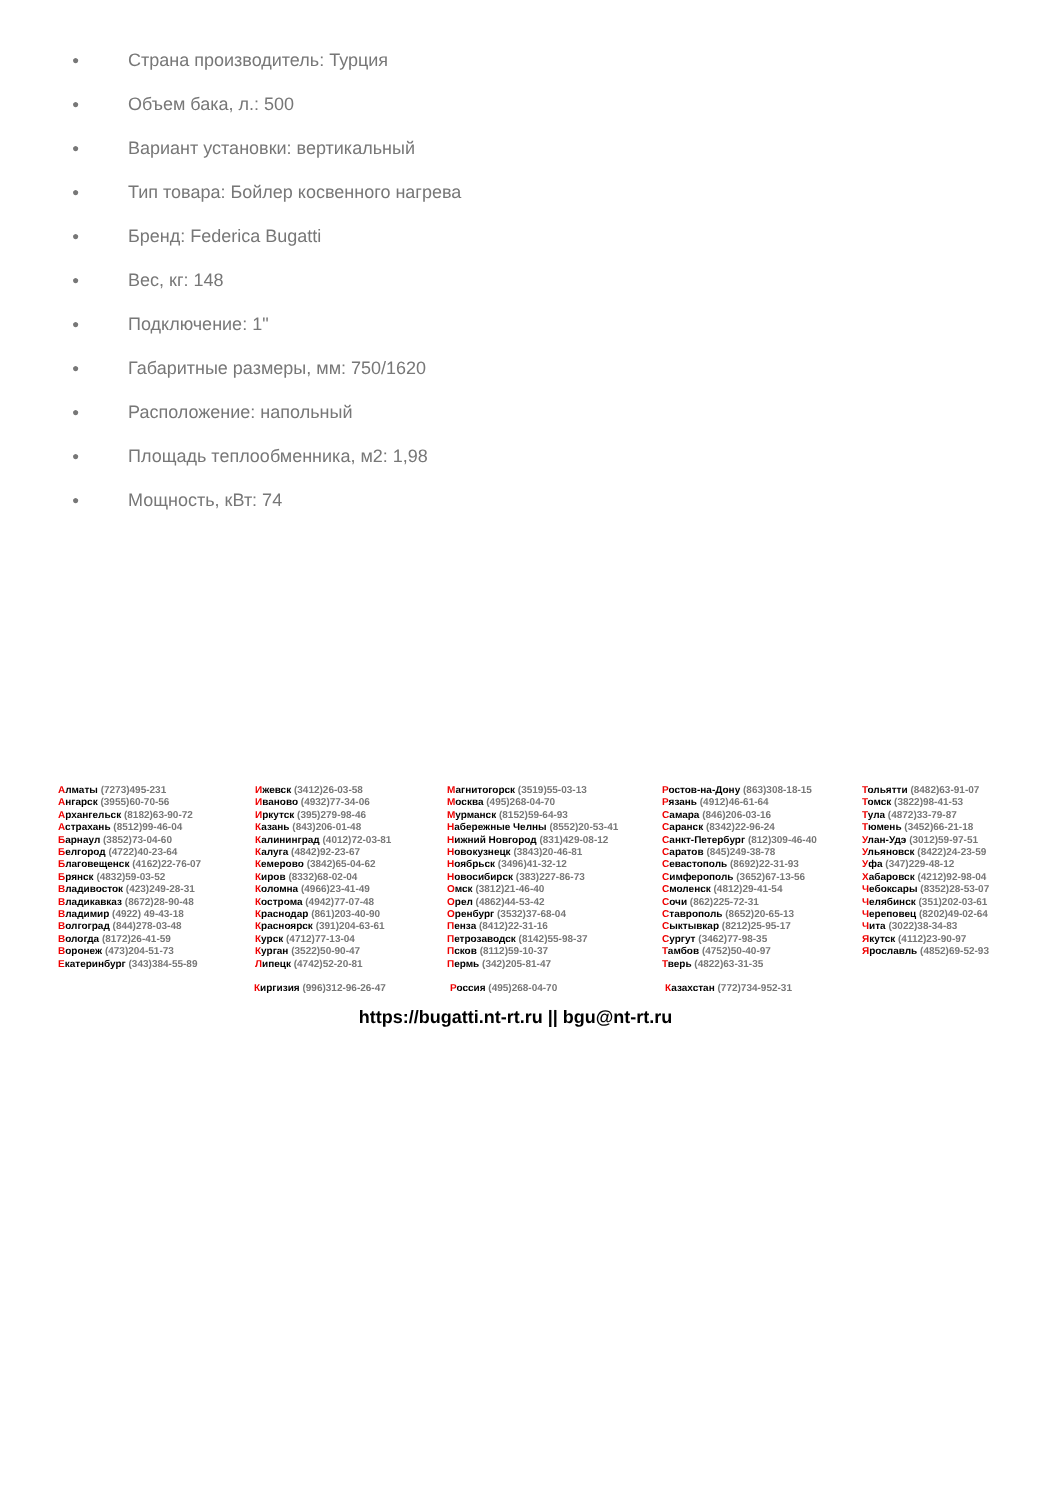● Страна производитель: Турция
● Объем бака, л.: 500
● Вариант установки: вертикальный
● Тип товара: Бойлер косвенного нагрева
● Бренд: Federica Bugatti
● Вес, кг: 148
● Подключение: 1"
● Габаритные размеры, мм: 750/1620
● Расположение: напольный
● Площадь теплообменника, м2: 1,98
● Мощность, кВт: 74
Алматы (7273)495-231
Ангарск (3955)60-70-56
Архангельск (8182)63-90-72
Астрахань (8512)99-46-04
Барнаул (3852)73-04-60
Белгород (4722)40-23-64
Благовещенск (4162)22-76-07
Брянск (4832)59-03-52
Владивосток (423)249-28-31
Владикавказ (8672)28-90-48
Владимир (4922) 49-43-18
Волгоград (844)278-03-48
Вологда (8172)26-41-59
Воронеж (473)204-51-73
Екатеринбург (343)384-55-89
Ижевск (3412)26-03-58
Иваново (4932)77-34-06
Иркутск (395)279-98-46
Казань (843)206-01-48
Калининград (4012)72-03-81
Калуга (4842)92-23-67
Кемерово (3842)65-04-62
Киров (8332)68-02-04
Коломна (4966)23-41-49
Кострома (4942)77-07-48
Краснодар (861)203-40-90
Красноярск (391)204-63-61
Курск (4712)77-13-04
Курган (3522)50-90-47
Липецк (4742)52-20-81
Магнитогорск (3519)55-03-13
Москва (495)268-04-70
Мурманск (8152)59-64-93
Набережные Челны (8552)20-53-41
Нижний Новгород (831)429-08-12
Новокузнецк (3843)20-46-81
Ноябрьск (3496)41-32-12
Новосибирск (383)227-86-73
Омск (3812)21-46-40
Орел (4862)44-53-42
Оренбург (3532)37-68-04
Пенза (8412)22-31-16
Петрозаводск (8142)55-98-37
Псков (8112)59-10-37
Пермь (342)205-81-47
Ростов-на-Дону (863)308-18-15
Рязань (4912)46-61-64
Самара (846)206-03-16
Саранск (8342)22-96-24
Санкт-Петербург (812)309-46-40
Саратов (845)249-38-78
Севастополь (8692)22-31-93
Симферополь (3652)67-13-56
Смоленск (4812)29-41-54
Сочи (862)225-72-31
Ставрополь (8652)20-65-13
Сыктывкар (8212)25-95-17
Сургут (3462)77-98-35
Тамбов (4752)50-40-97
Тверь (4822)63-31-35
Тольятти (8482)63-91-07
Томск (3822)98-41-53
Тула (4872)33-79-87
Тюмень (3452)66-21-18
Улан-Удэ (3012)59-97-51
Ульяновск (8422)24-23-59
Уфа (347)229-48-12
Хабаровск (4212)92-98-04
Чебоксары (8352)28-53-07
Челябинск (351)202-03-61
Череповец (8202)49-02-64
Чита (3022)38-34-83
Якутск (4112)23-90-97
Ярославль (4852)69-52-93
Киргизия (996)312-96-26-47 Россия (495)268-04-70 Казахстан (772)734-952-31
https://bugatti.nt-rt.ru || bgu@nt-rt.ru